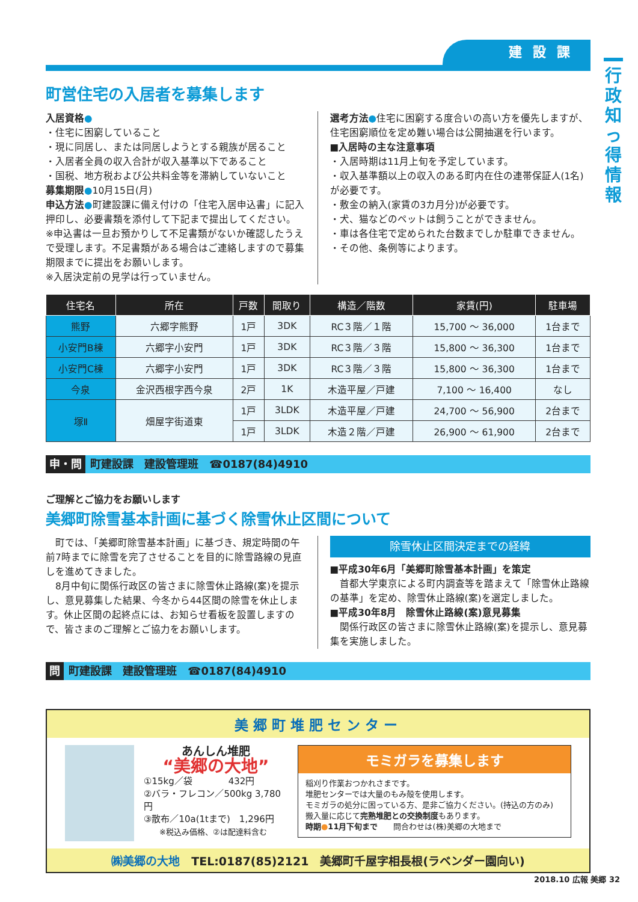行政知っ得情報
建設課
町営住宅の入居者を募集します
入居資格●
・住宅に困窮していること
・現に同居し、または同居しようとする親族が居ること
・入居者全員の収入合計が収入基準以下であること
・国税、地方税および公共料金等を滞納していないこと
募集期限●10月15日(月)
申込方法●町建設課に備え付けの「住宅入居申込書」に記入押印し、必要書類を添付して下記まで提出してください。
※申込書は一旦お預かりして不足書類がないか確認したうえで受理します。不足書類がある場合はご連絡しますので募集期限までに提出をお願いします。
※入居決定前の見学は行っていません。
選考方法●住宅に困窮する度合いの高い方を優先しますが、住宅困窮順位を定め難い場合は公開抽選を行います。
■入居時の主な注意事項
・入居時期は11月上旬を予定しています。
・収入基準額以上の収入のある町内在住の連帯保証人(1名)が必要です。
・敷金の納入(家賃の3カ月分)が必要です。
・犬、猫などのペットは飼うことができません。
・車は各住宅で定められた台数までしか駐車できません。
・その他、条例等によります。
| 住宅名 | 所在 | 戸数 | 間取り | 構造／階数 | 家賃(円) | 駐車場 |
| --- | --- | --- | --- | --- | --- | --- |
| 熊野 | 六郷字熊野 | 1戸 | 3DK | RC３階／１階 | 15,700 ～ 36,000 | 1台まで |
| 小安門B棟 | 六郷字小安門 | 1戸 | 3DK | RC３階／３階 | 15,800 ～ 36,300 | 1台まで |
| 小安門C棟 | 六郷字小安門 | 1戸 | 3DK | RC３階／３階 | 15,800 ～ 36,300 | 1台まで |
| 今泉 | 金沢西根字西今泉 | 2戸 | 1K | 木造平屋／戸建 | 7,100 ～ 16,400 | なし |
| 塚Ⅱ | 畑屋字街道東 | 1戸 | 3LDK | 木造平屋／戸建 | 24,700 ～ 56,900 | 2台まで |
| | | 1戸 | 3LDK | 木造２階／戸建 | 26,900 ～ 61,900 | 2台まで |
申・問 町建設課　建設管理班　☎0187(84)4910
ご理解とご協力をお願いします
美郷町除雪基本計画に基づく除雪休止区間について
　町では、「美郷町除雪基本計画」に基づき、規定時間の午前7時までに除雪を完了させることを目的に除雪路線の見直しを進めてきました。
　8月中旬に関係行政区の皆さまに除雪休止路線(案)を提示し、意見募集した結果、今冬から44区間の除雪を休止します。休止区間の起終点には、お知らせ看板を設置しますので、皆さまのご理解とご協力をお願いします。
除雪休止区間決定までの経緯
■平成30年6月「美郷町除雪基本計画」を策定
　首都大学東京による町内調査等を踏まえて「除雪休止路線の基準」を定め、除雪休止路線(案)を選定しました。
■平成30年8月　除雪休止路線(案)意見募集
　関係行政区の皆さまに除雪休止路線(案)を提示し、意見募集を実施しました。
問 町建設課　建設管理班　☎0187(84)4910
美郷町堆肥センター
あんしん堆肥
“美郷の大地”
①15kg／袋　　　　432円
②バラ・フレコン／500kg 3,780円
③散布／10a(1tまで)　1,296円
　　※税込み価格、②は配達料含む
モミガラを募集します
稲刈り作業おつかれさまです。
堆肥センターでは大量のもみ殻を使用します。
モミガラの処分に困っている方、是非ご協力ください。(持込の方のみ)
搬入量に応じて完熟堆肥との交換制度もあります。
時期●11月下旬まで　　問合わせは(株)美郷の大地まで
㈱美郷の大地　TEL:0187(85)2121　美郷町千屋字相長根(ラベンダー園向い)
2018.10 広報 美郷 32